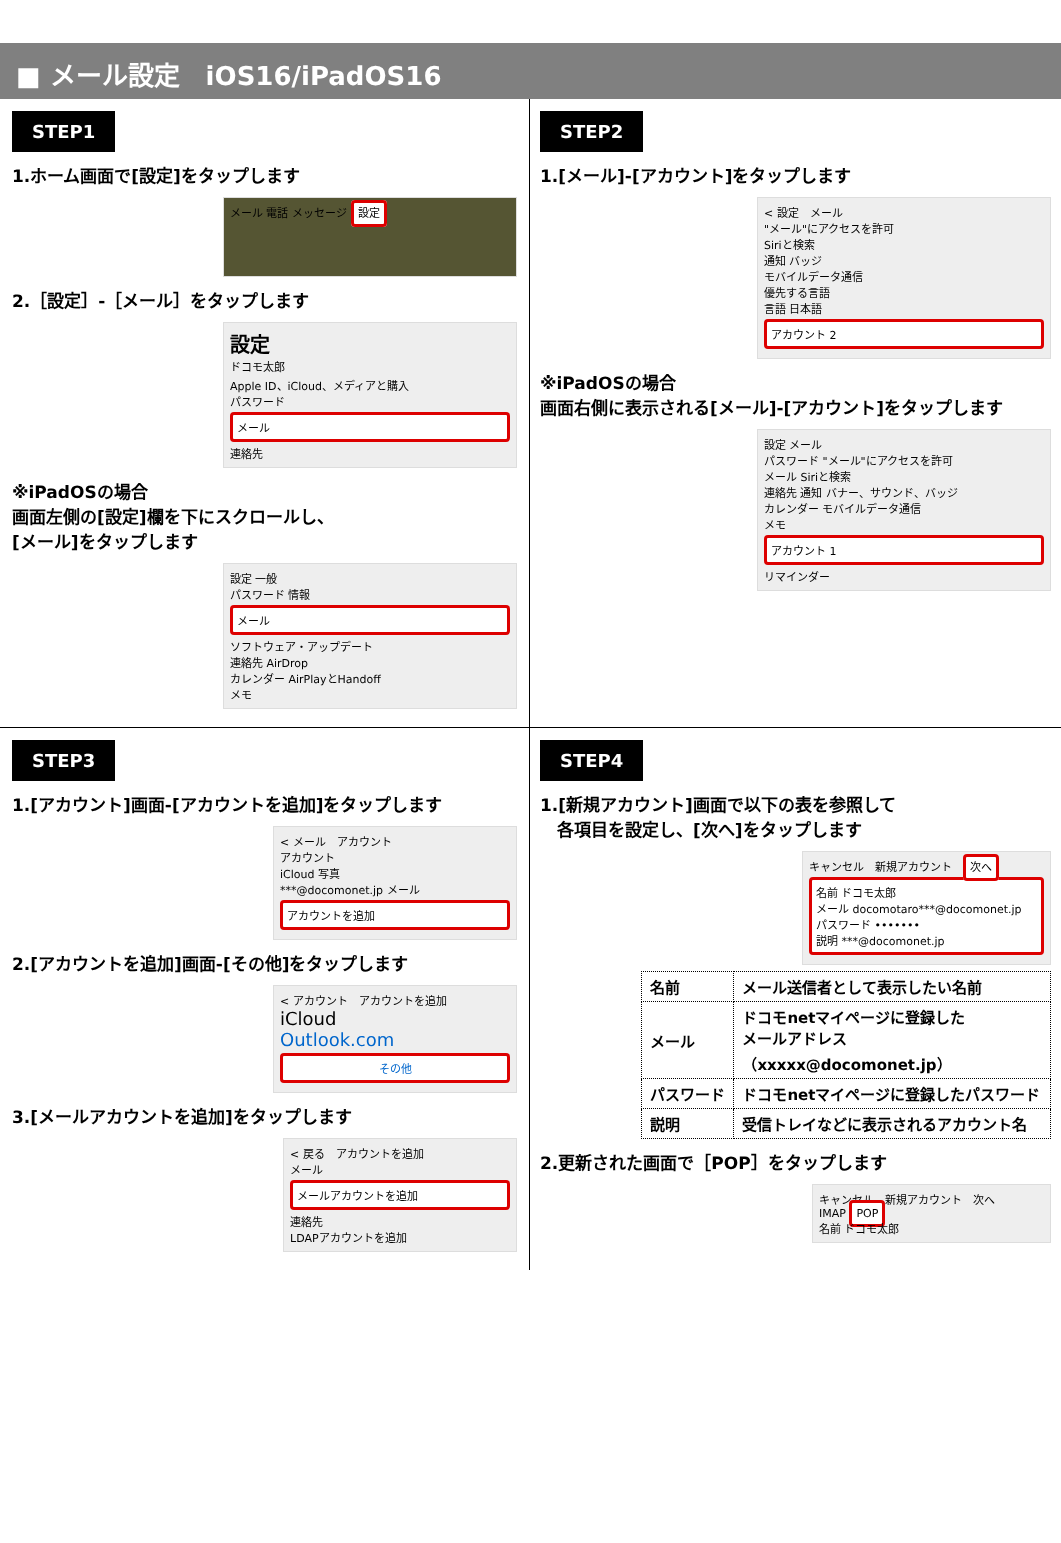■ メール設定　iOS16/iPadOS16
STEP1
1.ホーム画面で[設定]をタップします
メール 電話 メッセージ 設定
2.［設定］-［メール］をタップします
設定
ドコモ太郎
Apple ID、iCloud、メディアと購入
パスワード
メール
連絡先
※iPadOSの場合
画面左側の[設定]欄を下にスクロールし、
[メール]をタップします
設定 一般
パスワード 情報
メール
ソフトウェア・アップデート
連絡先 AirDrop
カレンダー AirPlayとHandoff
メモ
STEP2
1.[メール]-[アカウント]をタップします
< 設定　メール
"メール"にアクセスを許可
Siriと検索
通知 バッジ
モバイルデータ通信
優先する言語
言語 日本語
アカウント 2
※iPadOSの場合
画面右側に表示される[メール]-[アカウント]をタップします
設定 メール
パスワード "メール"にアクセスを許可
メール Siriと検索
連絡先 通知 バナー、サウンド、バッジ
カレンダー モバイルデータ通信
メモ
アカウント 1
リマインダー
STEP3
1.[アカウント]画面-[アカウントを追加]をタップします
< メール　アカウント
アカウント
iCloud 写真
***@docomonet.jp メール
アカウントを追加
2.[アカウントを追加]画面-[その他]をタップします
< アカウント　アカウントを追加
iCloud
Outlook.com
その他
3.[メールアカウントを追加]をタップします
< 戻る　アカウントを追加
メール
メールアカウントを追加
連絡先
LDAPアカウントを追加
STEP4
1.[新規アカウント]画面で以下の表を参照して
　各項目を設定し、[次へ]をタップします
キャンセル　新規アカウント　次へ
名前 ドコモ太郎
メール docomotaro***@docomonet.jp
パスワード •••••••
説明 ***@docomonet.jp
| 名前 | メール送信者として表示したい名前 |
| メール | ドコモnetマイページに登録した メールアドレス （xxxxx@docomonet.jp） |
| パスワード | ドコモnetマイページに登録したパスワード |
| 説明 | 受信トレイなどに表示されるアカウント名 |
2.更新された画面で［POP］をタップします
キャンセル　新規アカウント　次へ
IMAP POP
名前 ドコモ太郎